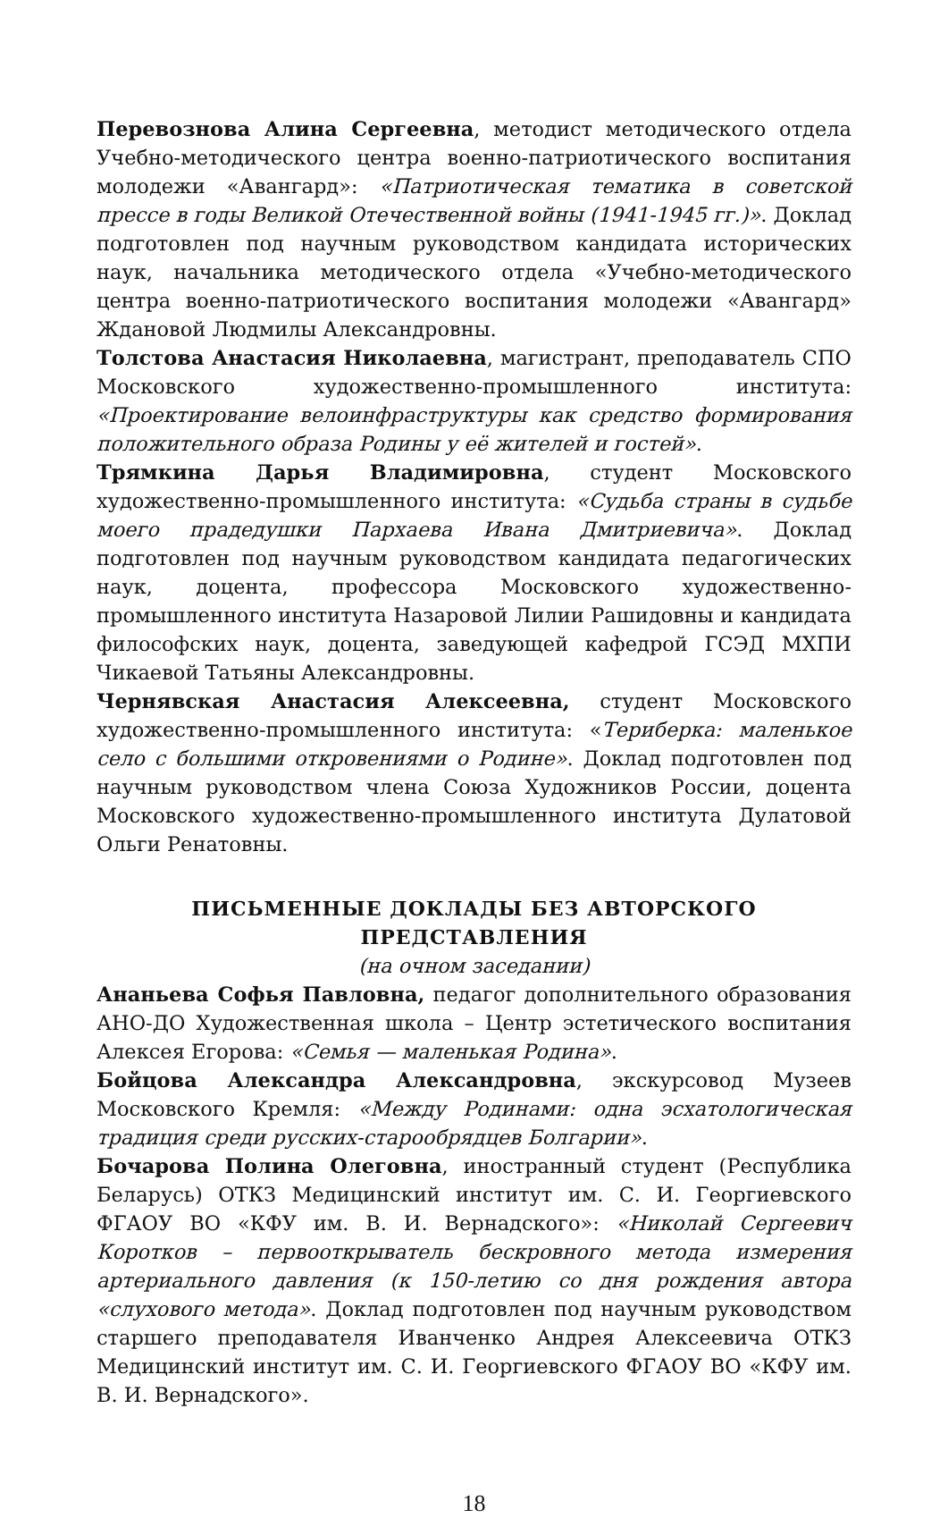Перевознова Алина Сергеевна, методист методического отдела Учебно-методического центра военно-патриотического воспитания молодежи «Авангард»: «Патриотическая тематика в советской прессе в годы Великой Отечественной войны (1941-1945 гг.)». Доклад подготовлен под научным руководством кандидата исторических наук, начальника методического отдела «Учебно-методического центра военно-патриотического воспитания молодежи «Авангард» Ждановой Людмилы Александровны.
Толстова Анастасия Николаевна, магистрант, преподаватель СПО Московского художественно-промышленного института: «Проектирование велоинфраструктуры как средство формирования положительного образа Родины у её жителей и гостей».
Трямкина Дарья Владимировна, студент Московского художественно-промышленного института: «Судьба страны в судьбе моего прадедушки Пархаева Ивана Дмитриевича». Доклад подготовлен под научным руководством кандидата педагогических наук, доцента, профессора Московского художественно-промышленного института Назаровой Лилии Рашидовны и кандидата философских наук, доцента, заведующей кафедрой ГСЭД МХПИ Чикаевой Татьяны Александровны.
Чернявская Анастасия Алексеевна, студент Московского художественно-промышленного института: «Териберка: маленькое село с большими откровениями о Родине». Доклад подготовлен под научным руководством члена Союза Художников России, доцента Московского художественно-промышленного института Дулатовой Ольги Ренатовны.
ПИСЬМЕННЫЕ ДОКЛАДЫ БЕЗ АВТОРСКОГО ПРЕДСТАВЛЕНИЯ
(на очном заседании)
Ананьева Софья Павловна, педагог дополнительного образования АНО-ДО Художественная школа – Центр эстетического воспитания Алексея Егорова: «Семья — маленькая Родина».
Бойцова Александра Александровна, экскурсовод Музеев Московского Кремля: «Между Родинами: одна эсхатологическая традиция среди русских-старообрядцев Болгарии».
Бочарова Полина Олеговна, иностранный студент (Республика Беларусь) ОТКЗ Медицинский институт им. С. И. Георгиевского ФГАОУ ВО «КФУ им. В. И. Вернадского»: «Николай Сергеевич Коротков – первооткрыватель бескровного метода измерения артериального давления (к 150-летию со дня рождения автора «слухового метода». Доклад подготовлен под научным руководством старшего преподавателя Иванченко Андрея Алексеевича ОТКЗ Медицинский институт им. С. И. Георгиевского ФГАОУ ВО «КФУ им. В. И. Вернадского».
18